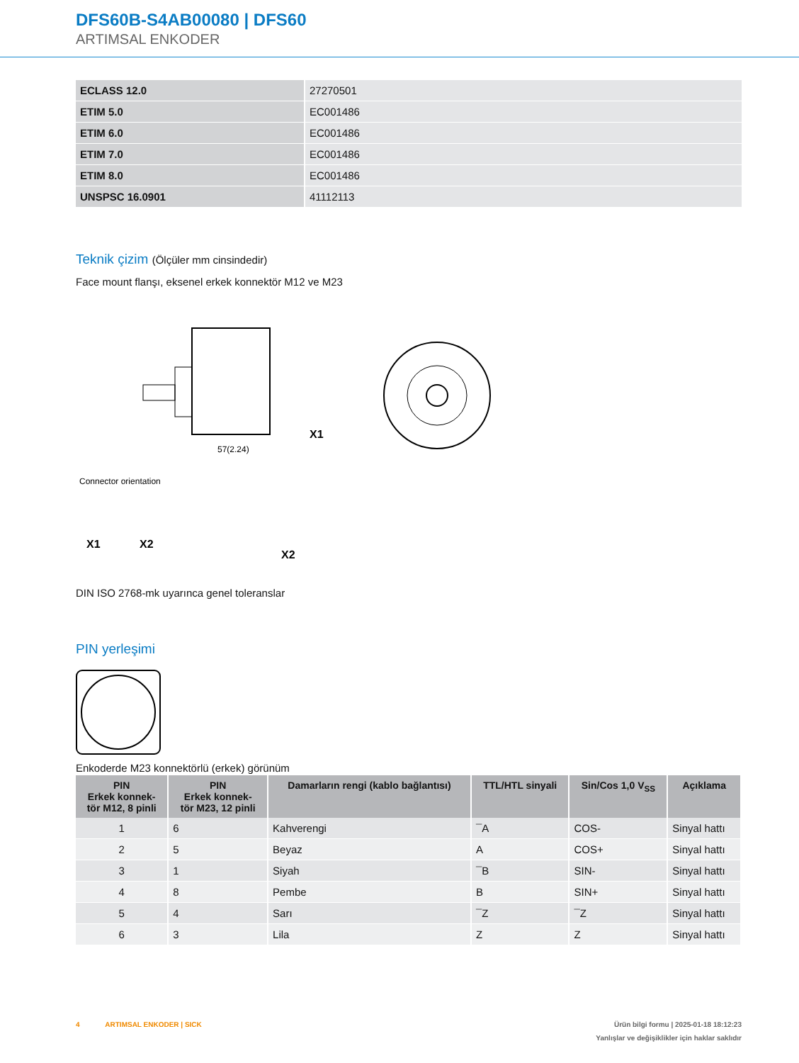DFS60B-S4AB00080 | DFS60
ARTIMSAL ENKODER
| ECLASS 12.0 | 27270501 |
| ETIM 5.0 | EC001486 |
| ETIM 6.0 | EC001486 |
| ETIM 7.0 | EC001486 |
| ETIM 8.0 | EC001486 |
| UNSPSC 16.0901 | 41112113 |
Teknik çizim (Ölçüler mm cinsindedir)
Face mount flanşı, eksenel erkek konnektör M12 ve M23
57(2.24)
X1
Connector orientation
X1
X2
X2
DIN ISO 2768-mk uyarınca genel toleranslar
PIN yerleşimi
Enkoderde M23 konnektörlü (erkek) görünüm
| PIN Erkek konnek- tör M12, 8 pinli | PIN Erkek konnek- tör M23, 12 pinli | Damarların rengi (kablo bağlantısı) | TTL/HTL sinyali | Sin/Cos 1,0 V<sub>SS</sub> | Açıklama |
| --- | --- | --- | --- | --- | --- |
| 1 | 6 | Kahverengi | ¯A | COS- | Sinyal hattı |
| 2 | 5 | Beyaz | A | COS+ | Sinyal hattı |
| 3 | 1 | Siyah | ¯B | SIN- | Sinyal hattı |
| 4 | 8 | Pembe | B | SIN+ | Sinyal hattı |
| 5 | 4 | Sarı | ¯Z | ¯Z | Sinyal hattı |
| 6 | 3 | Lila | Z | Z | Sinyal hattı |
4 ARTIMSAL ENKODER | SICK Ürün bilgi formu | 2025-01-18 18:12:23
Yanlışlar ve değişiklikler için haklar saklıdır